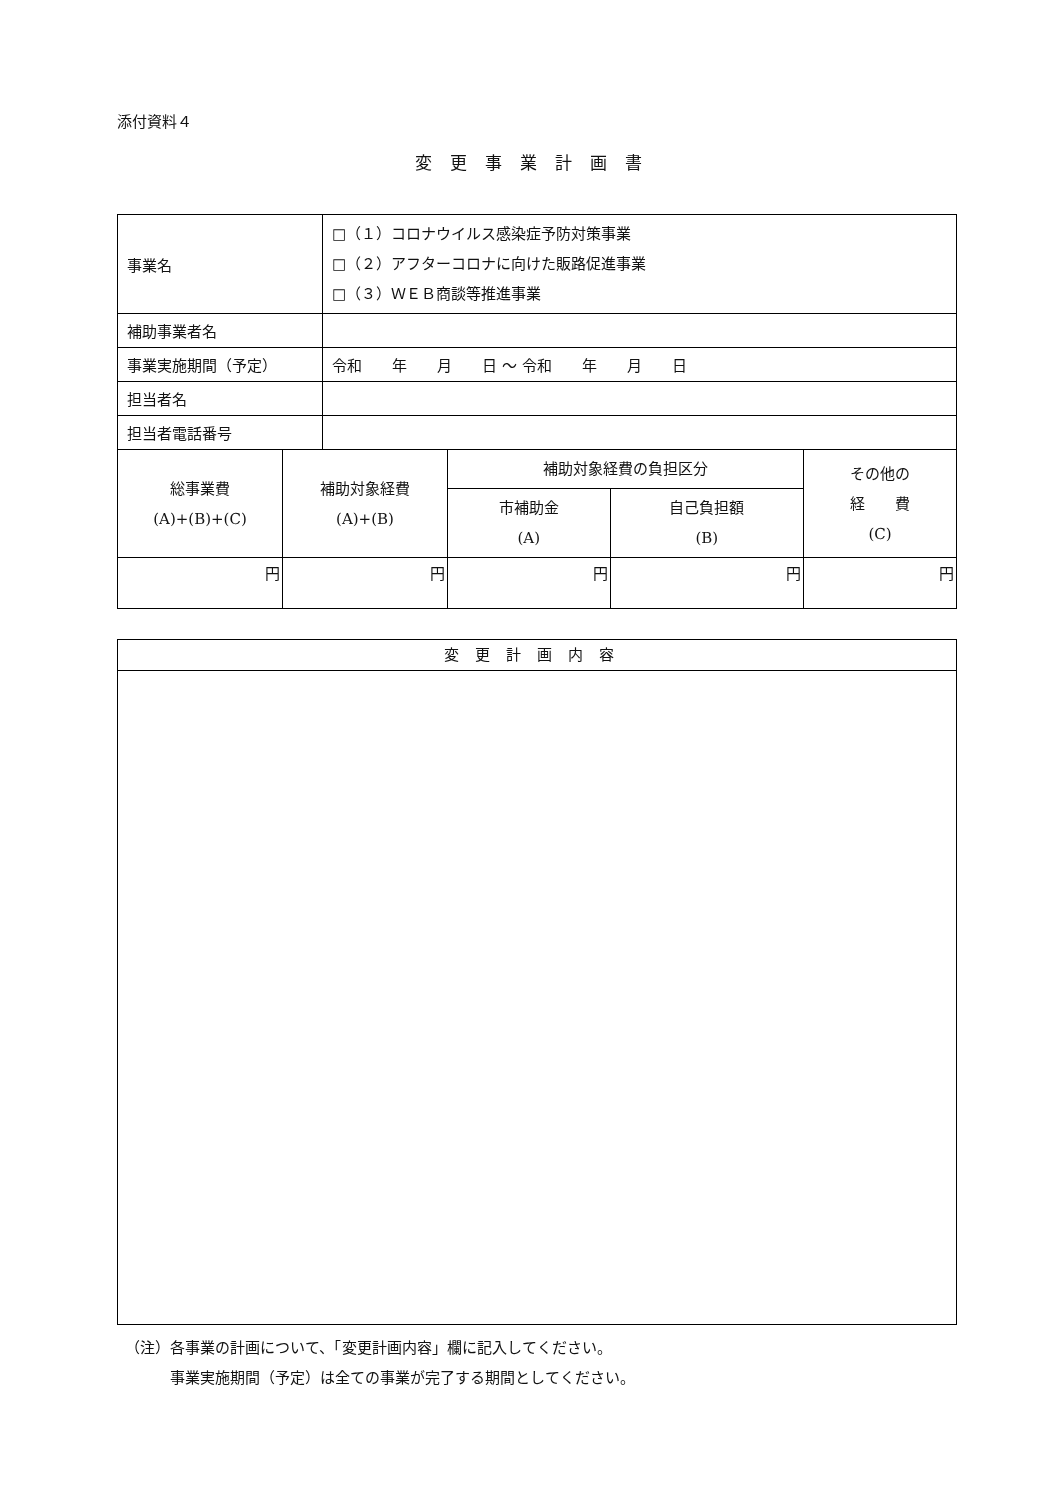添付資料４
変更事業計画書
| 事業名 | □（１）コロナウイルス感染症予防対策事業 □（２）アフターコロナに向けた販路促進事業 □（３）ＷＥＢ商談等推進事業 |
| 補助事業者名 | |
| 事業実施期間（予定） | 令和 年 月 日 ～ 令和 年 月 日 |
| 担当者名 | |
| 担当者電話番号 | |
| 総事業費 (A)+(B)+(C) | 補助対象経費 (A)+(B) | 補助対象経費の負担区分 | | その他の 経 費 (C) |
| --- | --- | --- | --- | --- |
| | | 市補助金 (A) | 自己負担額 (B) | |
| 円 | 円 | 円 | 円 | 円 |
| 変更計画内容 |
| --- |
（注）各事業の計画について、「変更計画内容」欄に記入してください。
　　　事業実施期間（予定）は全ての事業が完了する期間としてください。